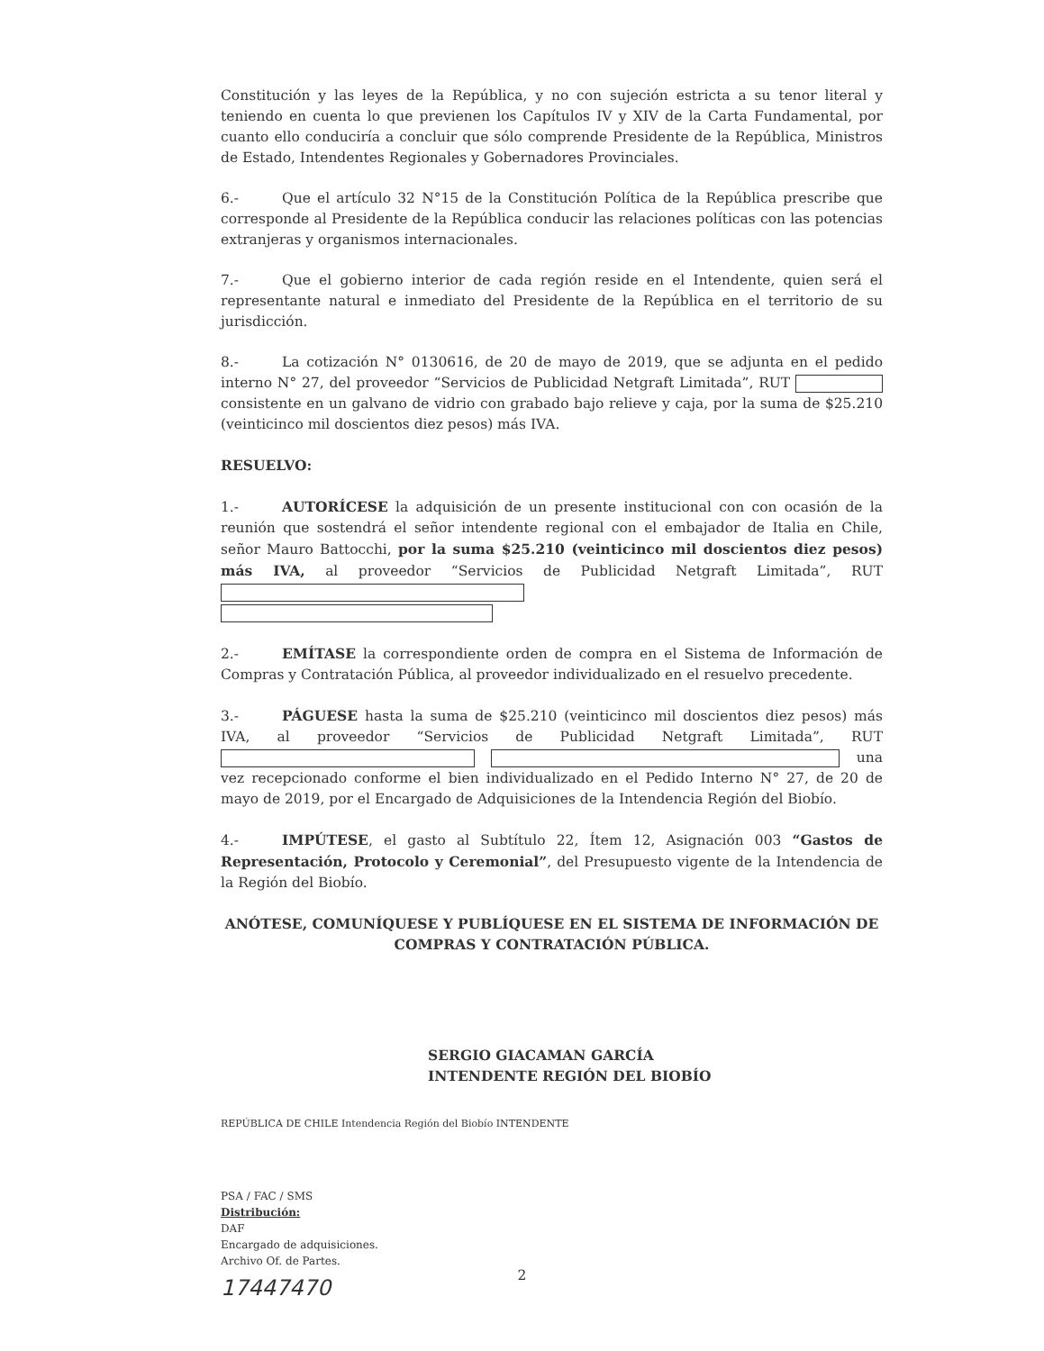Constitución y las leyes de la República, y no con sujeción estricta a su tenor literal y teniendo en cuenta lo que previenen los Capítulos IV y XIV de la Carta Fundamental, por cuanto ello conduciría a concluir que sólo comprende Presidente de la República, Ministros de Estado, Intendentes Regionales y Gobernadores Provinciales.
6.- Que el artículo 32 N°15 de la Constitución Política de la República prescribe que corresponde al Presidente de la República conducir las relaciones políticas con las potencias extranjeras y organismos internacionales.
7.- Que el gobierno interior de cada región reside en el Intendente, quien será el representante natural e inmediato del Presidente de la República en el territorio de su jurisdicción.
8.- La cotización N° 0130616, de 20 de mayo de 2019, que se adjunta en el pedido interno N° 27, del proveedor “Servicios de Publicidad Netgraft Limitada”, RUT consistente en un galvano de vidrio con grabado bajo relieve y caja, por la suma de $25.210 (veinticinco mil doscientos diez pesos) más IVA.
RESUELVO:
1.- AUTORÍCESE la adquisición de un presente institucional con con ocasión de la reunión que sostendrá el señor intendente regional con el embajador de Italia en Chile, señor Mauro Battocchi, por la suma $25.210 (veinticinco mil doscientos diez pesos) más IVA, al proveedor “Servicios de Publicidad Netgraft Limitada”, RUT
2.- EMÍTASE la correspondiente orden de compra en el Sistema de Información de Compras y Contratación Pública, al proveedor individualizado en el resuelvo precedente.
3.- PÁGUESE hasta la suma de $25.210 (veinticinco mil doscientos diez pesos) más IVA, al proveedor “Servicios de Publicidad Netgraft Limitada”, RUT una vez recepcionado conforme el bien individualizado en el Pedido Interno N° 27, de 20 de mayo de 2019, por el Encargado de Adquisiciones de la Intendencia Región del Biobío.
4.- IMPÚTESE, el gasto al Subtítulo 22, Ítem 12, Asignación 003 “Gastos de Representación, Protocolo y Ceremonial”, del Presupuesto vigente de la Intendencia de la Región del Biobío.
ANÓTESE, COMUNÍQUESE Y PUBLÍQUESE EN EL SISTEMA DE INFORMACIÓN DE COMPRAS Y CONTRATACIÓN PÚBLICA.
SERGIO GIACAMAN GARCÍA
INTENDENTE REGIÓN DEL BIOBÍO
REPÚBLICA DE CHILE Intendencia Región del Biobío INTENDENTE
PSA / FAC / SMS
Distribución:
DAF
Encargado de adquisiciones.
Archivo Of. de Partes.
17447470
2